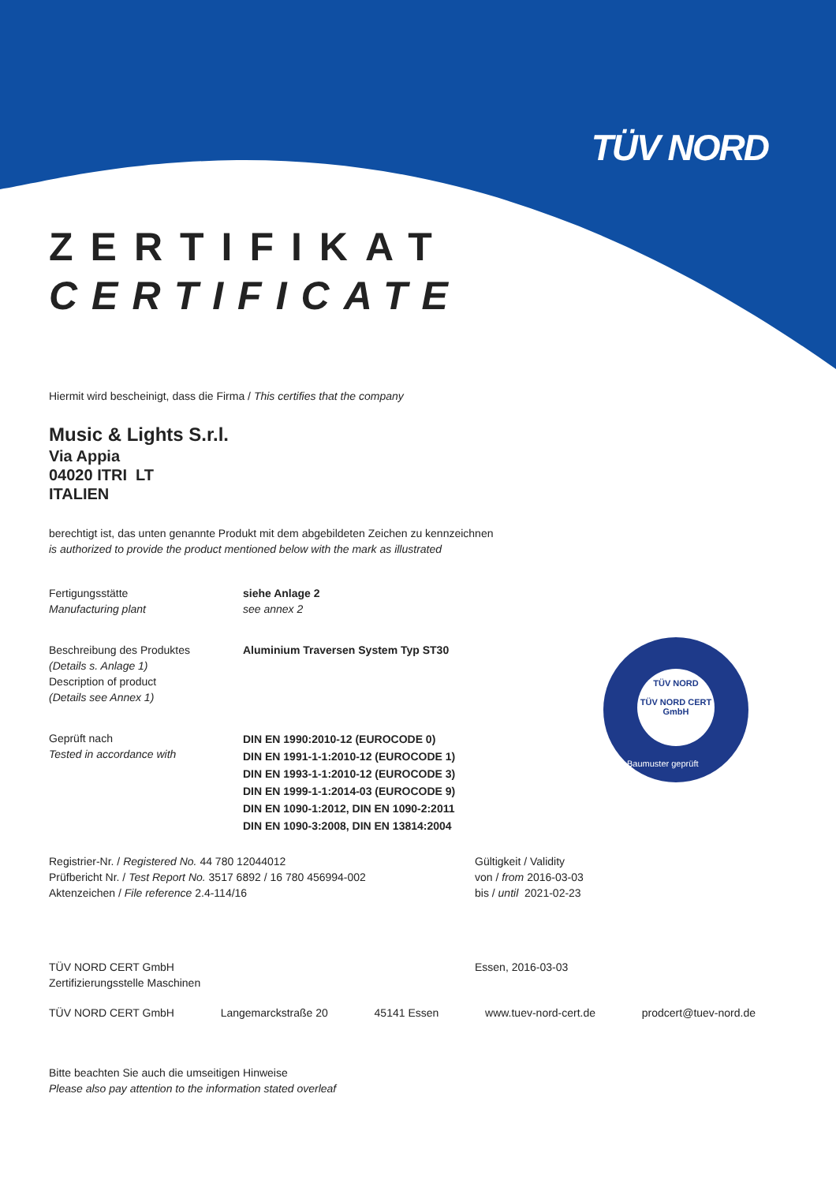TÜV NORD
TÜV NORD
TÜV NORD CERT
GmbH
Baumuster geprüft
ZERTIFIKAT
CERTIFICATE
Hiermit wird bescheinigt, dass die Firma / This certifies that the company
Music & Lights S.r.l.
Via Appia
04020 ITRI LT
ITALIEN
berechtigt ist, das unten genannte Produkt mit dem abgebildeten Zeichen zu kennzeichnen
is authorized to provide the product mentioned below with the mark as illustrated
Fertigungsstätte
Manufacturing plant
siehe Anlage 2
see annex 2
Beschreibung des Produktes
(Details s. Anlage 1)
Description of product
(Details see Annex 1)
Aluminium Traversen System Typ ST30
Geprüft nach
Tested in accordance with
DIN EN 1990:2010-12 (EUROCODE 0)
DIN EN 1991-1-1:2010-12 (EUROCODE 1)
DIN EN 1993-1-1:2010-12 (EUROCODE 3)
DIN EN 1999-1-1:2014-03 (EUROCODE 9)
DIN EN 1090-1:2012, DIN EN 1090-2:2011
DIN EN 1090-3:2008, DIN EN 13814:2004
Registrier-Nr. / Registered No. 44 780 12044012
Prüfbericht Nr. / Test Report No. 3517 6892 / 16 780 456994-002
Aktenzeichen / File reference 2.4-114/16
Gültigkeit / Validity
von / from 2016-03-03
bis / until 2021-02-23
TÜV NORD CERT GmbH
Zertifizierungsstelle Maschinen
Essen, 2016-03-03
TÜV NORD CERT GmbH Langemarckstraße 20 45141 Essen www.tuev-nord-cert.de prodcert@tuev-nord.de
Bitte beachten Sie auch die umseitigen Hinweise
Please also pay attention to the information stated overleaf